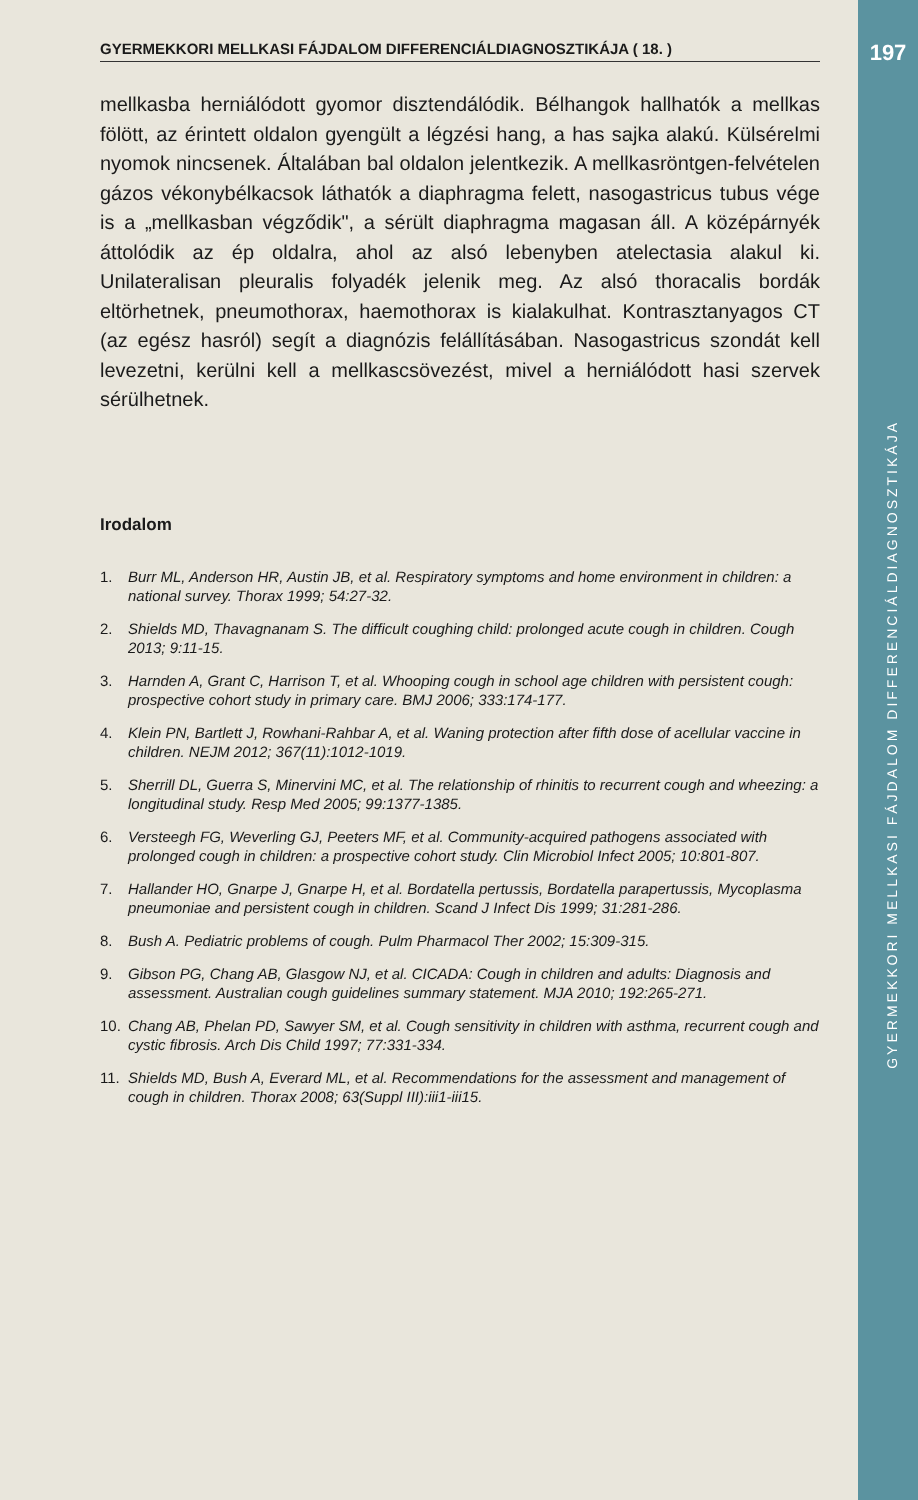197
GYERMEKKORI MELLKASI FÁJDALOM DIFFERENCIÁLDIAGNOSZTIKÁJA
GYERMEKKORI MELLKASI FÁJDALOM DIFFERENCIÁLDIAGNOSZTIKÁJA ( 18. )
mellkasba herniálódott gyomor disztendálódik. Bélhangok hallhatók a mellkas fölött, az érintett oldalon gyengült a légzési hang, a has sajka alakú. Külsérelmi nyomok nincsenek. Általában bal oldalon jelentkezik. A mellkasröntgen-felvételen gázos vékonybélkacsok láthatók a diaphragma felett, nasogastricus tubus vége is a „mellkasban végződik", a sérült diaphragma magasan áll. A középárnyék áttolódik az ép oldalra, ahol az alsó lebenyben atelectasia alakul ki. Unilateralisan pleuralis folyadék jelenik meg. Az alsó thoracalis bordák eltörhetnek, pneumothorax, haemothorax is kialakulhat. Kontrasztanyagos CT (az egész hasról) segít a diagnózis felállításában. Nasogastricus szondát kell levezetni, kerülni kell a mellkascsövezést, mivel a herniálódott hasi szervek sérülhetnek.
Irodalom
1. Burr ML, Anderson HR, Austin JB, et al. Respiratory symptoms and home environment in children: a national survey. Thorax 1999; 54:27-32.
2. Shields MD, Thavagnanam S. The difficult coughing child: prolonged acute cough in children. Cough 2013; 9:11-15.
3. Harnden A, Grant C, Harrison T, et al. Whooping cough in school age children with persistent cough: prospective cohort study in primary care. BMJ 2006; 333:174-177.
4. Klein PN, Bartlett J, Rowhani-Rahbar A, et al. Waning protection after fifth dose of acellular vaccine in children. NEJM 2012; 367(11):1012-1019.
5. Sherrill DL, Guerra S, Minervini MC, et al. The relationship of rhinitis to recurrent cough and wheezing: a longitudinal study. Resp Med 2005; 99:1377-1385.
6. Versteegh FG, Weverling GJ, Peeters MF, et al. Community-acquired pathogens associated with prolonged cough in children: a prospective cohort study. Clin Microbiol Infect 2005; 10:801-807.
7. Hallander HO, Gnarpe J, Gnarpe H, et al. Bordatella pertussis, Bordatella parapertussis, Mycoplasma pneumoniae and persistent cough in children. Scand J Infect Dis 1999; 31:281-286.
8. Bush A. Pediatric problems of cough. Pulm Pharmacol Ther 2002; 15:309-315.
9. Gibson PG, Chang AB, Glasgow NJ, et al. CICADA: Cough in children and adults: Diagnosis and assessment. Australian cough guidelines summary statement. MJA 2010; 192:265-271.
10. Chang AB, Phelan PD, Sawyer SM, et al. Cough sensitivity in children with asthma, recurrent cough and cystic fibrosis. Arch Dis Child 1997; 77:331-334.
11. Shields MD, Bush A, Everard ML, et al. Recommendations for the assessment and management of cough in children. Thorax 2008; 63(Suppl III):iii1-iii15.